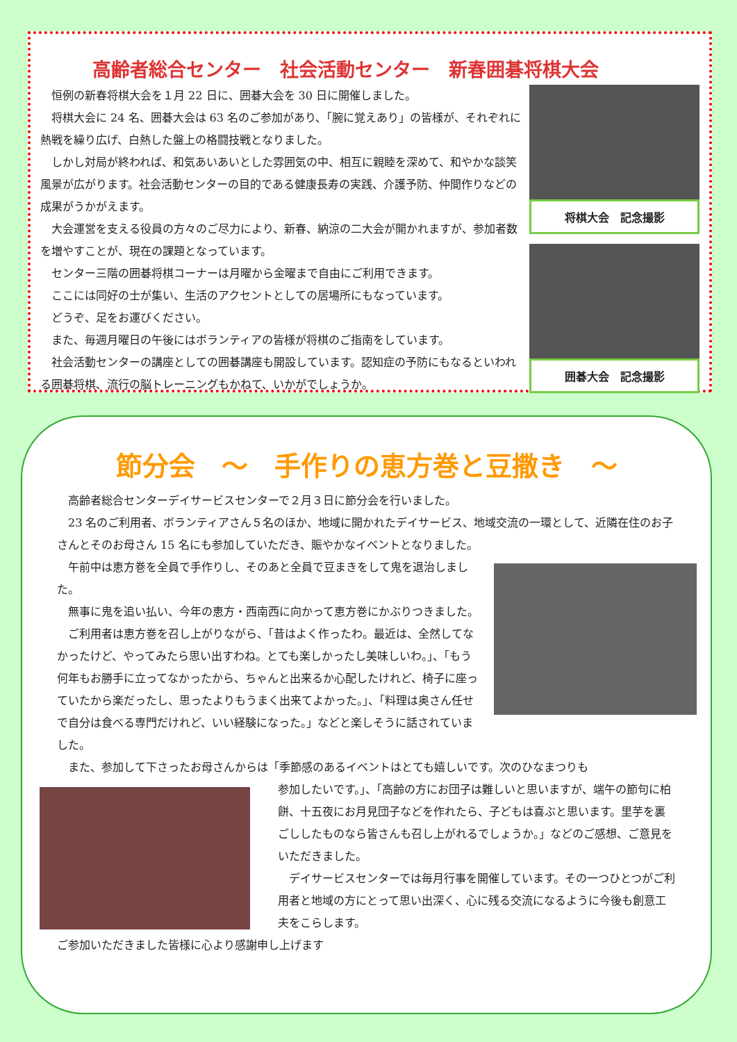高齢者総合センター　社会活動センター　新春囲碁将棋大会
恒例の新春将棋大会を１月 22 日に、囲碁大会を 30 日に開催しました。
将棋大会に 24 名、囲碁大会は 63 名のご参加があり、「腕に覚えあり」の皆様が、それぞれに熱戦を繰り広げ、白熱した盤上の格闘技戦となりました。
しかし対局が終われば、和気あいあいとした雰囲気の中、相互に親睦を深めて、和やかな談笑風景が広がります。社会活動センターの目的である健康長寿の実践、介護予防、仲間作りなどの成果がうかがえます。
大会運営を支える役員の方々のご尽力により、新春、納涼の二大会が開かれますが、参加者数を増やすことが、現在の課題となっています。
センター三階の囲碁将棋コーナーは月曜から金曜まで自由にご利用できます。
ここには同好の士が集い、生活のアクセントとしての居場所にもなっています。
どうぞ、足をお運びください。
また、毎週月曜日の午後にはボランティアの皆様が将棋のご指南をしています。
社会活動センターの講座としての囲碁講座も開設しています。認知症の予防にもなるといわれる囲碁将棋、流行の脳トレーニングもかねて、いかがでしょうか。
将棋大会　記念撮影
囲碁大会　記念撮影
節分会　～　手作りの恵方巻と豆撒き　～
高齢者総合センターデイサービスセンターで２月３日に節分会を行いました。
23 名のご利用者、ボランティアさん５名のほか、地域に開かれたデイサービス、地域交流の一環として、近隣在住のお子さんとそのお母さん 15 名にも参加していただき、賑やかなイベントとなりました。
午前中は恵方巻を全員で手作りし、そのあと全員で豆まきをして鬼を退治しました。
無事に鬼を追い払い、今年の恵方・西南西に向かって恵方巻にかぶりつきました。
ご利用者は恵方巻を召し上がりながら、「昔はよく作ったわ。最近は、全然してなかったけど、やってみたら思い出すわね。とても楽しかったし美味しいわ。」、「もう何年もお勝手に立ってなかったから、ちゃんと出来るか心配したけれど、椅子に座っていたから楽だったし、思ったよりもうまく出来てよかった。」、「料理は奥さん任せで自分は食べる専門だけれど、いい経験になった。」などと楽しそうに話されていました。
また、参加して下さったお母さんからは「季節感のあるイベントはとても嬉しいです。次のひなまつりも
参加したいです。」、「高齢の方にお団子は難しいと思いますが、端午の節句に柏餅、十五夜にお月見団子などを作れたら、子どもは喜ぶと思います。里芋を裏ごししたものなら皆さんも召し上がれるでしょうか。」などのご感想、ご意見をいただきました。
デイサービスセンターでは毎月行事を開催しています。その一つひとつがご利用者と地域の方にとって思い出深く、心に残る交流になるように今後も創意工夫をこらします。
ご参加いただきました皆様に心より感謝申し上げます